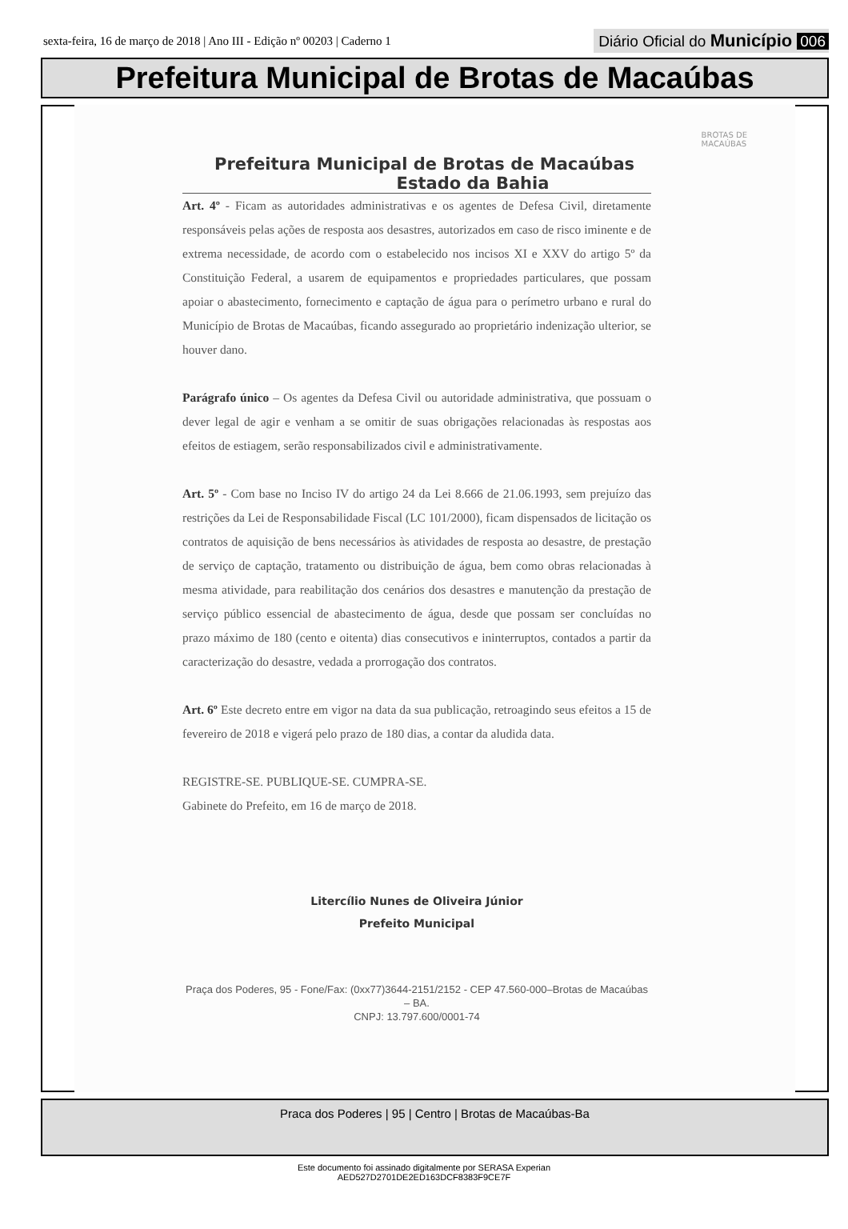sexta-feira, 16 de março de 2018 | Ano III - Edição nº 00203 | Caderno 1
Diário Oficial do Município 006
Prefeitura Municipal de Brotas de Macaúbas
BROTAS DE
MACAÚBAS
Prefeitura Municipal de Brotas de Macaúbas
Estado da Bahia
Art. 4º - Ficam as autoridades administrativas e os agentes de Defesa Civil, diretamente responsáveis pelas ações de resposta aos desastres, autorizados em caso de risco iminente e de extrema necessidade, de acordo com o estabelecido nos incisos XI e XXV do artigo 5º da Constituição Federal, a usarem de equipamentos e propriedades particulares, que possam apoiar o abastecimento, fornecimento e captação de água para o perímetro urbano e rural do Município de Brotas de Macaúbas, ficando assegurado ao proprietário indenização ulterior, se houver dano.
Parágrafo único – Os agentes da Defesa Civil ou autoridade administrativa, que possuam o dever legal de agir e venham a se omitir de suas obrigações relacionadas às respostas aos efeitos de estiagem, serão responsabilizados civil e administrativamente.
Art. 5º - Com base no Inciso IV do artigo 24 da Lei 8.666 de 21.06.1993, sem prejuízo das restrições da Lei de Responsabilidade Fiscal (LC 101/2000), ficam dispensados de licitação os contratos de aquisição de bens necessários às atividades de resposta ao desastre, de prestação de serviço de captação, tratamento ou distribuição de água, bem como obras relacionadas à mesma atividade, para reabilitação dos cenários dos desastres e manutenção da prestação de serviço público essencial de abastecimento de água, desde que possam ser concluídas no prazo máximo de 180 (cento e oitenta) dias consecutivos e ininterruptos, contados a partir da caracterização do desastre, vedada a prorrogação dos contratos.
Art. 6º Este decreto entre em vigor na data da sua publicação, retroagindo seus efeitos a 15 de fevereiro de 2018 e vigerá pelo prazo de 180 dias, a contar da aludida data.
REGISTRE-SE. PUBLIQUE-SE. CUMPRA-SE.
Gabinete do Prefeito, em 16 de março de 2018.
Litercílio Nunes de Oliveira Júnior
Prefeito Municipal
Praça dos Poderes, 95 - Fone/Fax: (0xx77)3644-2151/2152 - CEP 47.560-000–Brotas de Macaúbas – BA.
CNPJ: 13.797.600/0001-74
Praca dos Poderes | 95 | Centro | Brotas de Macaúbas-Ba
Este documento foi assinado digitalmente por SERASA Experian
AED527D2701DE2ED163DCF8383F9CE7F